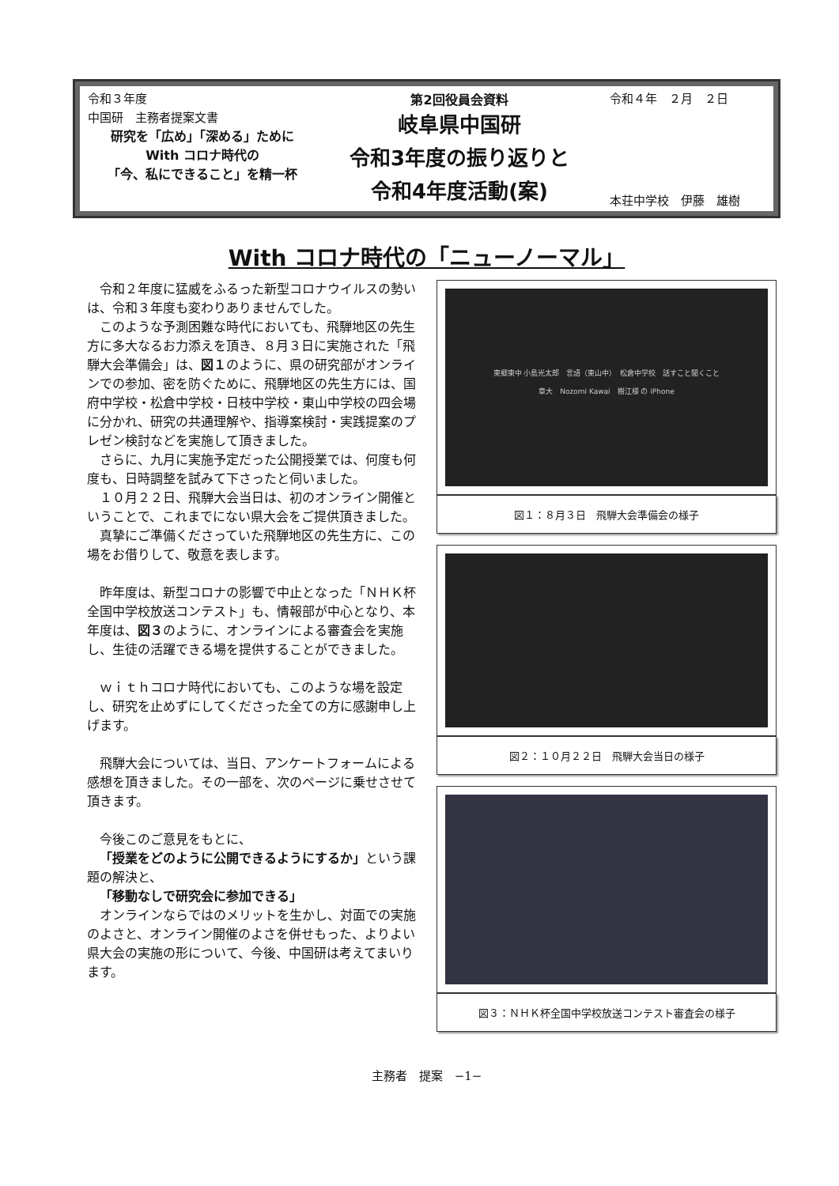令和３年度
中国研　主務者提案文書
研究を「広め」「深める」ために
With コロナ時代の
「今、私にできること」を精一杯
第2回役員会資料
岐阜県中国研
令和3年度の振り返りと
令和4年度活動(案)
令和４年　２月　２日
本荘中学校　伊藤　雄樹
With コロナ時代の「ニューノーマル」
令和２年度に猛威をふるった新型コロナウイルスの勢いは、令和３年度も変わりありませんでした。
このような予測困難な時代においても、飛騨地区の先生方に多大なるお力添えを頂き、８月３日に実施された「飛騨大会準備会」は、図１のように、県の研究部がオンラインでの参加、密を防ぐために、飛騨地区の先生方には、国府中学校・松倉中学校・日枝中学校・東山中学校の四会場に分かれ、研究の共通理解や、指導案検討・実践提案のプレゼン検討などを実施して頂きました。
さらに、九月に実施予定だった公開授業では、何度も何度も、日時調整を試みて下さったと伺いました。
１０月２２日、飛騨大会当日は、初のオンライン開催ということで、これまでにない県大会をご提供頂きました。
真摯にご準備くださっていた飛騨地区の先生方に、この場をお借りして、敬意を表します。
昨年度は、新型コロナの影響で中止となった「ＮＨＫ杯全国中学校放送コンテスト」も、情報部が中心となり、本年度は、図３のように、オンラインによる審査会を実施し、生徒の活躍できる場を提供することができました。
ｗｉｔｈコロナ時代においても、このような場を設定し、研究を止めずにしてくださった全ての方に感謝申し上げます。
飛騨大会については、当日、アンケートフォームによる感想を頂きました。その一部を、次のページに乗せさせて頂きます。
今後このご意見をもとに、
「授業をどのように公開できるようにするか」という課題の解決と、
「移動なしで研究会に参加できる」
オンラインならではのメリットを生かし、対面での実施のよさと、オンライン開催のよさを併せもった、よりよい県大会の実施の形について、今後、中国研は考えてまいります。
東郷東中 小島光太郎　言語（東山中）　松倉中学校　話すこと聞くこと
章大　Nozomi Kawai　樹江様 の iPhone
図１：８月３日　飛騨大会準備会の様子
図２：１０月２２日　飛騨大会当日の様子
図３：ＮＨＫ杯全国中学校放送コンテスト審査会の様子
主務者　提案　−1−